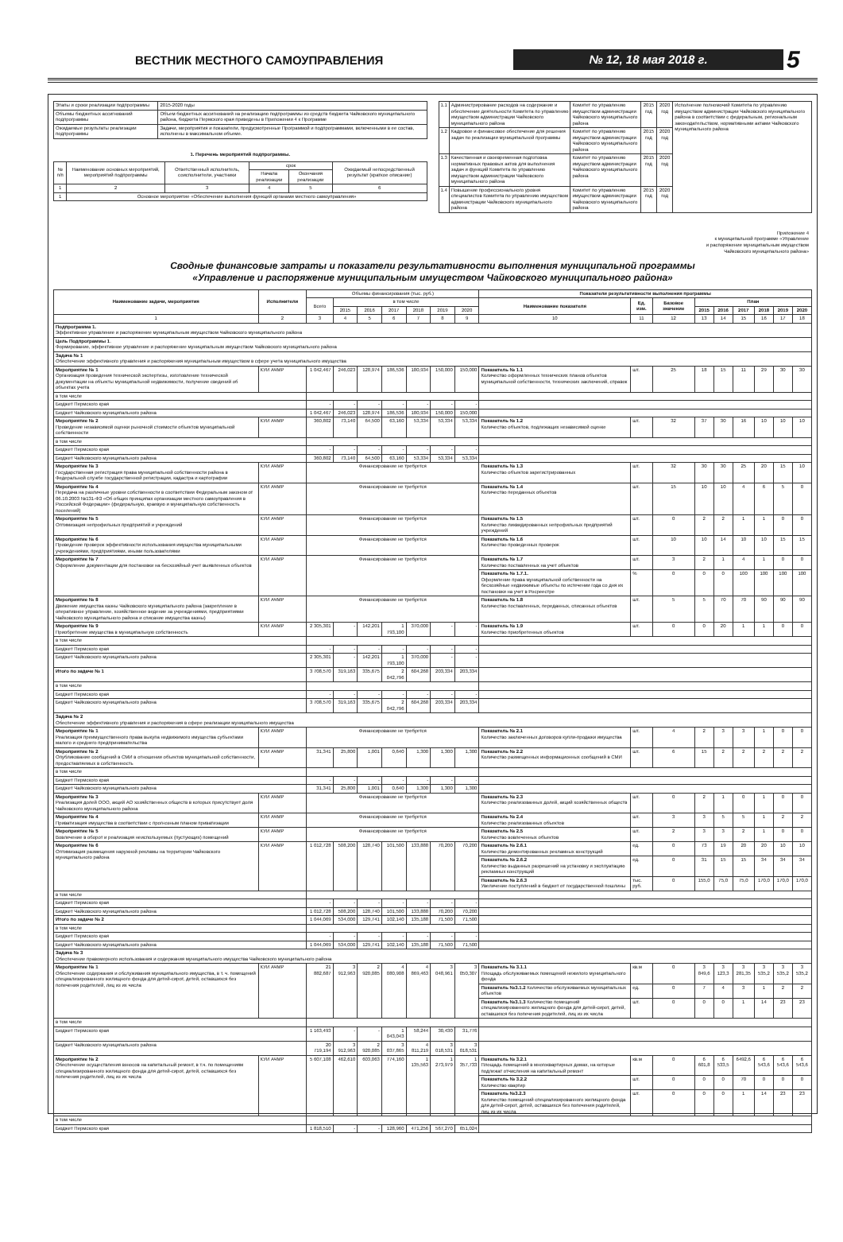ВЕСТНИК МЕСТНОГО САМОУПРАВЛЕНИЯ
№ 12, 18 мая 2018 г.
5
| Этапы и сроки реализации подпрограммы | 2015-2020 годы |
| Объемы бюджетных ассигнований подпрограммы | Объем бюджетных ассигнований на реализацию подпрограммы из средств бюджета Чайковского муниципального района, бюджета Пермского края приведены в Приложении 4 к Программе |
| Ожидаемые результаты реализации подпрограммы | Задачи, мероприятия и показатели, предусмотренные Программой и подпрограммами, включенными в ее состав, исполнены в максимальном объеме. |
1. Перечень мероприятий подпрограммы.
| № п/п | Наименование основных мероприятий, мероприятий подпрограммы | Ответственный исполнитель, соисполнители, участники | срок | | Ожидаемый непосредственный результат (краткое описание) |
| --- | --- | --- | --- | --- | --- |
| | | | Начала реализации | Окончания реализации | |
| 1 | 2 | 3 | 4 | 5 | 6 |
| 1 | Основное мероприятие «Обеспечение выполнения функций органами местного самоуправления» | | | | |
| 1.1 | Администрирование расходов на содержание и обеспечение деятельности Комитета по управлению имуществом администрации Чайковского муниципального района | Комитет по управлению имуществом администрации Чайковского муниципального района | 2015 год | 2020 год | Исполнение полномочий Комитета по управлению имуществом администрации Чайковского муниципального района в соответствии с федеральным, региональным законодательством, нормативными актами Чайковского муниципального района |
| 1.2 | Кадровое и финансовое обеспечение для решения задач по реализации муниципальной программы | Комитет по управлению имуществом администрации Чайковского муниципального района | 2015 год | 2020 год | |
| 1.3 | Качественная и своевременная подготовка нормативных правовых актов для выполнения задач и функций Комитета по управлению имуществом администрации Чайковского муниципального района | Комитет по управлению имуществом администрации Чайковского муниципального района | 2015 год | 2020 год | |
| 1.4 | Повышение профессионального уровня специалистов Комитета по управлению имуществом администрации Чайковского муниципального района | Комитет по управлению имуществом администрации Чайковского муниципального района | 2015 год | 2020 год | |
Приложение 4
к муниципальной программе «Управление
и распоряжение муниципальным имуществом
Чайковского муниципального района»
Сводные финансовые затраты и показатели результативности выполнения муниципальной программы
«Управление и распоряжение муниципальным имуществом Чайковского муниципального района»
| Наименование задачи, мероприятия | Исполнители | Объемы финансирования (тыс. руб.) | | | | | | | Показатели результативности выполнения программы | | | | | | | | |
| --- | --- | --- | --- | --- | --- | --- | --- | --- | --- | --- | --- | --- | --- | --- | --- | --- | --- |
| | | Всего | в том числе | | | | | | Наименование показателя | Ед. изм. | Базовое значение | План | | | | | |
| | | | 2015 | 2016 | 2017 | 2018 | 2019 | 2020 | | | | 2015 | 2016 | 2017 | 2018 | 2019 | 2020 |
| 1 | 2 | 3 | 4 | 5 | 6 | 7 | 8 | 9 | 10 | 11 | 12 | 13 | 14 | 15 | 16 | 17 | 18 |
| Подпрограмма 1. Эффективное управление и распоряжение муниципальным имуществом Чайковского муниципального района | | | | | | | | | | | | | | | | | |
| Цель Подпрограммы 1 . Формирование, эффективное управление и распоряжение муниципальным имуществом Чайковского муниципального района | | | | | | | | | | | | | | | | | |
| Задача № 1 Обеспечение эффективного управления и распоряжения муниципальным имуществом в сфере учета муниципального имущества | | | | | | | | | | | | | | | | | |
| Мероприятие № 1 Организация проведения технической экспертизы, изготовление технической документации на объекты муниципальной недвижимости, получение сведений об объектах учета | КУИ АЧМР | 1 042,467 | 246,023 | 128,974 | 186,536 | 180,934 | 150,000 | 150,000 | Показатель № 1.1 Количество оформленных технических планов объектов муниципальной собственности, технических заключений, справок | шт. | 25 | 18 | 15 | 11 | 29 | 30 | 30 |
| в том числе | | | | | | | | | | | | | | | | | |
| Бюджет Пермского края | | - | - | - | - | - | - | - | | | | | | | | | |
| Бюджет Чайковского муниципального района | | 1 042,467 | 246,023 | 128,974 | 186,536 | 180,934 | 150,000 | 150,000 | | | | | | | | | |
| Мероприятие № 2 Проведение независимой оценки рыночной стоимости объектов муниципальной собственности | КУИ АЧМР | 360,802 | 73,140 | 64,500 | 63,160 | 53,334 | 53,334 | 53,334 | Показатель № 1.2 Количество объектов, подлежащих независимой оценке | шт. | 32 | 37 | 30 | 16 | 10 | 10 | 10 |
| в том числе | | | | | | | | | | | | | | | | | |
| Бюджет Пермского края | | - | - | - | - | - | - | - | | | | | | | | | |
| Бюджет Чайковского муниципального района | | 360,802 | 73,140 | 64,500 | 63,160 | 53,334 | 53,334 | 53,334 | | | | | | | | | |
| Мероприятие № 3 Государственная регистрация права муниципальной собственности района в Федеральной службе государственной регистрации, кадастра и картографии | КУИ АЧМР | Финансирование не требуется | | | | | | | Показатель № 1.3 Количество объектов зарегистрированных | шт. | 32 | 30 | 30 | 25 | 20 | 15 | 10 |
| Мероприятие № 4 Передача на различные уровни собственности в соответствии Федеральным законом от 06.10.2003 №131-ФЗ «Об общих принципах организации местного самоуправления в Российской Федерации» (федеральную, краевую и муниципальную собственность поселений) | КУИ АЧМР | Финансирование не требуется | | | | | | | Показатель № 1.4 Количество переданных объектов | шт. | 15 | 10 | 10 | 4 | 6 | 5 | 0 |
| Мероприятие № 5 Оптимизация непрофильных предприятий и учреждений | КУИ АЧМР | Финансирование не требуется | | | | | | | Показатель № 1.5 Количество ликвидированных непрофильных предприятий учреждений | шт. | 0 | 2 | 2 | 1 | 1 | 0 | 0 |
| Мероприятие № 6 Проведение проверок эффективности использования имущества муниципальными учреждениями, предприятиями, иными пользователями | КУИ АЧМР | Финансирование не требуется | | | | | | | Показатель № 1.6 Количество проведенных проверок | шт. | 10 | 10 | 14 | 10 | 10 | 15 | 15 |
| Мероприятие № 7 Оформление документации для постановки на бесхозяйный учет выявленных объектов | КУИ АЧМР | Финансирование не требуется | | | | | | | Показатель № 1.7 Количество поставленных на учет объектов | шт. | 3 | 2 | 1 | 4 | 1 | 0 | 0 |
| | | | | | | | | | Показатель № 1.7.1. Оформление права муниципальной собственности на бесхозяйные недвижимые объекты по истечении года со дня их постановки на учет в Росреестре | % | 0 | 0 | 0 | 100 | 100 | 100 | 100 |
| Мероприятие № 8 Движение имущества казны Чайковского муниципального района (закрепление в оперативное управление, хозяйственное ведение за учреждениями, предприятиями Чайковского муниципального района и списание имущества казны) | КУИ АЧМР | Финансирование не требуется | | | | | | | Показатель № 1.8 Количество поставленных, переданных, списанных объектов | шт. | 5 | 5 | 70 | 70 | 90 | 90 | 90 |
| Мероприятие № 9 Приобретение имущества в муниципальную собственность | КУИ АЧМР | 2 305,301 | - | 142,201 | 1 793,100 | 370,000 | - | - | Показатель № 1.9 Количество приобретенных объектов | шт. | 0 | 0 | 20 | 1 | 1 | 0 | 0 |
| в том числе | | | | | | | | | | | | | | | | | |
| Бюджет Пермского края | | - | - | - | - | - | - | - | | | | | | | | | |
| Бюджет Чайковского муниципального района | | 2 305,301 | - | 142,201 | 1 793,100 | 370,000 | - | - | | | | | | | | | |
| Итого по задаче № 1 | | 3 708,570 | 319,163 | 335,675 | 2 042,796 | 604,268 | 203,334 | 203,334 | | | | | | | | | |
| в том числе | | | | | | | | | | | | | | | | | |
| Бюджет Пермского края | | - | - | - | - | - | - | - | | | | | | | | | |
| Бюджет Чайковского муниципального района | | 3 708,570 | 319,163 | 335,675 | 2 042,796 | 604,268 | 203,334 | 203,334 | | | | | | | | | |
| Задача № 2 Обеспечение эффективного управления и распоряжения в сфере реализации муниципального имущества | | | | | | | | | | | | | | | | | |
| Мероприятие № 1 Реализация преимущественного права выкупа недвижимого имущества субъектами малого и среднего предпринимательства | КУИ АЧМР | Финансирование не требуется | | | | | | | Показатель № 2.1 Количество заключенных договоров купли-продажи имущества | шт. | 4 | 2 | 3 | 3 | 1 | 0 | 0 |
| Мероприятие № 2 Опубликование сообщений в СМИ в отношении объектов муниципальной собственности, предоставляемых в собственность | КУИ АЧМР | 31,341 | 25,800 | 1,001 | 0,640 | 1,300 | 1,300 | 1,300 | Показатель № 2.2 Количество размещенных информационных сообщений в СМИ | шт. | 6 | 15 | 2 | 2 | 2 | 2 | 2 |
| в том числе | | | | | | | | | | | | | | | | | |
| Бюджет Пермского края | | - | - | - | - | - | - | - | | | | | | | | | |
| Бюджет Чайковского муниципального района | | 31,341 | 25,800 | 1,001 | 0,640 | 1,300 | 1,300 | 1,300 | | | | | | | | | |
| Мероприятие № 3 Реализация долей ООО, акций АО хозяйственных обществ в которых присутствует доля Чайковского муниципального района | КУИ АЧМР | Финансирование не требуется | | | | | | | Показатель № 2.3 Количество реализованных долей, акций хозяйственных обществ | шт. | 0 | 2 | 1 | 0 | 1 | 0 | 0 |
| Мероприятие № 4 Приватизация имущества в соответствии с прогнозным планом приватизации | КУИ АЧМР | Финансирование не требуется | | | | | | | Показатель № 2.4 Количество реализованных объектов | шт. | 3 | 3 | 5 | 5 | 1 | 2 | 2 |
| Мероприятие № 5 Вовлечение в оборот и реализация неиспользуемых (пустующих) помещений | КУИ АЧМР | Финансирование не требуется | | | | | | | Показатель № 2.5 Количество вовлеченных объектов | шт. | 2 | 3 | 3 | 2 | 1 | 0 | 0 |
| Мероприятие № 6 Оптимизация размещения наружной рекламы на территории Чайковского муниципального района | КУИ АЧМР | 1 012,728 | 508,200 | 128,740 | 101,500 | 133,888 | 70,200 | 70,200 | Показатель № 2.6.1 Количество демонтированных рекламных конструкций | ед. | 0 | 73 | 19 | 20 | 20 | 10 | 10 |
| | | | | | | | | | Показатель № 2.6.2 Количество выданных разрешений на установку и эксплуатацию рекламных конструкций | ед. | 0 | 31 | 15 | 15 | 34 | 34 | 34 |
| | | | | | | | | | Показатель № 2.6.3 Увеличение поступлений в бюджет от государственной пошлины | тыс. руб. | 0 | 155,0 | 75,0 | 75,0 | 170,0 | 170,0 | 170,0 |
| в том числе | | | | | | | | | | | | | | | | | |
| Бюджет Пермского края | | - | - | - | - | - | - | - | | | | | | | | | |
| Бюджет Чайковского муниципального района | | 1 012,728 | 508,200 | 128,740 | 101,500 | 133,888 | 70,200 | 70,200 | | | | | | | | | |
| Итого по задаче № 2 | | 1 044,069 | 534,000 | 129,741 | 102,140 | 135,188 | 71,500 | 71,500 | | | | | | | | | |
| в том числе | | | | | | | | | | | | | | | | | |
| Бюджет Пермского края | | - | - | - | - | - | - | - | | | | | | | | | |
| Бюджет Чайковского муниципального района | | 1 044,069 | 534,000 | 129,741 | 102,140 | 135,188 | 71,500 | 71,500 | | | | | | | | | |
| Задача № 3 Обеспечение правомерного использования и содержания муниципального имущества Чайковского муниципального района | | | | | | | | | | | | | | | | | |
| Мероприятие № 1 Обеспечение содержания и обслуживания муниципального имущества, в т. ч. помещений специализированного жилищного фонда для детей-сирот, детей, оставшихся без попечения родителей, лиц из их числа | КУИ АЧМР | 21 882,687 | 3 912,963 | 2 920,085 | 4 080,908 | 4 869,463 | 3 048,961 | 3 050,307 | Показатель № 3.1.1 Площадь обслуживаемых помещений нежилого муниципального фонда | кв.м | 0 | 3 849,6 | 3 123,3 | 3 281,35 | 3 535,2 | 3 535,2 | 3 535,2 |
| | | | | | | | | | Показатель №3.1.2 Количество обслуживаемых муниципальных объектов | ед. | 0 | 7 | 4 | 3 | 1 | 2 | 2 |
| | | | | | | | | | Показатель №3.1.3 Количество помещений специализированного жилищного фонда для детей-сирот, детей, оставшихся без попечения родителей, лиц из их числа | шт. | 0 | 0 | 0 | 1 | 14 | 23 | 23 |
| в том числе | | | | | | | | | | | | | | | | | |
| Бюджет Пермского края | | 1 163,493 | - | - | 1 043,043 | 58,244 | 30,430 | 31,776 | | | | | | | | | |
| Бюджет Чайковского муниципального района | | 20 719,194 | 3 912,963 | 2 920,085 | 3 037,865 | 4 811,219 | 3 018,531 | 3 018,531 | | | | | | | | | |
| Мероприятие № 2 Обеспечение осуществления взносов на капитальный ремонт, в т.ч. по помещениям специализированного жилищного фонда для детей-сирот, детей, оставшихся без попечения родителей, лиц из их числа | КУИ АЧМР | 5 607,108 | 462,610 | 603,063 | 774,160 | 1 135,563 | 1 273,979 | 1 357,733 | Показатель № 3.2.1 Площадь помещений в многоквартирных домах, на которые подлежат отчисления на капитальный ремонт | кв.м | 0 | 6 601,8 | 6 533,5 | 6492,6 | 6 543,6 | 6 543,6 | 6 543,6 |
| | | | | | | | | | Показатель № 3.2.2 Количество квартир | шт. | 0 | 0 | 0 | 70 | 0 | 0 | 0 |
| | | | | | | | | | Показатель №3.2.3 Количество помещений специализированного жилищного фонда для детей-сирот, детей, оставшихся без попечения родителей, лиц из их числа | шт. | 0 | 0 | 0 | 1 | 14 | 23 | 23 |
| в том числе | | | | | | | | | | | | | | | | | |
| Бюджет Пермского края | | 1 818,510 | - | - | 128,960 | 471,256 | 567,270 | 651,024 | | | | | | | | | |